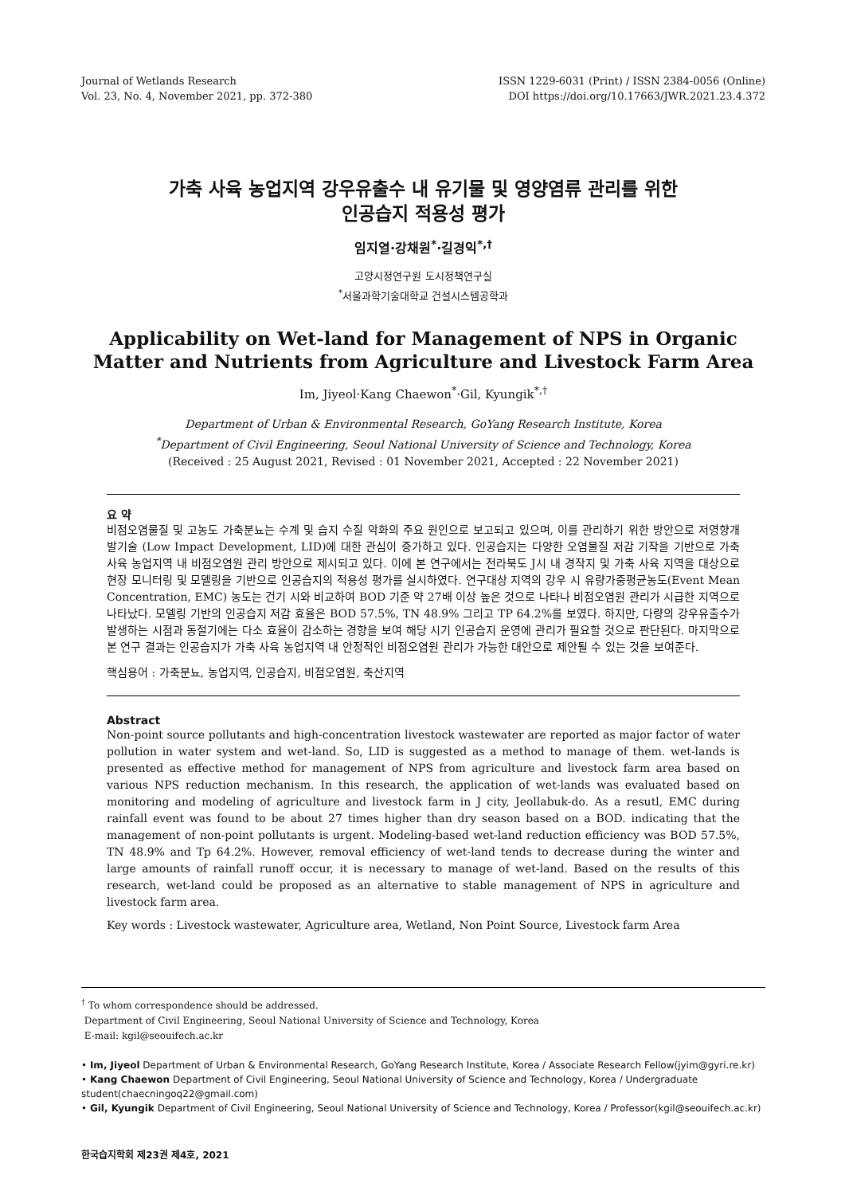Journal of Wetlands Research
Vol. 23, No. 4, November 2021, pp. 372-380
ISSN 1229-6031 (Print) / ISSN 2384-0056 (Online)
DOI https://doi.org/10.17663/JWR.2021.23.4.372
가축 사육 농업지역 강우유출수 내 유기물 및 영양염류 관리를 위한
인공습지 적용성 평가
임지열·강채원<sup>*</sup>·길경익<sup>*,†</sup>
고양시정연구원 도시정책연구실
<sup>*</sup> 서울과학기술대학교 건설시스템공학과
Applicability on Wet-land for Management of NPS in Organic Matter and Nutrients from Agriculture and Livestock Farm Area
Im, Jiyeol·Kang Chaewon<sup>*</sup>·Gil, Kyungik<sup>*,†</sup>
Department of Urban & Environmental Research, GoYang Research Institute, Korea
<sup>*</sup> Department of Civil Engineering, Seoul National University of Science and Technology, Korea
(Received : 25 August 2021, Revised : 01 November 2021, Accepted : 22 November 2021)
요 약
비점오염물질 및 고농도 가축분뇨는 수계 및 습지 수질 악화의 주요 원인으로 보고되고 있으며, 이를 관리하기 위한 방안으로 저영향개발기술 (Low Impact Development, LID)에 대한 관심이 증가하고 있다. 인공습지는 다양한 오염물질 저감 기작을 기반으로 가축 사육 농업지역 내 비점오염원 관리 방안으로 제시되고 있다. 이에 본 연구에서는 전라북도 J시 내 경작지 및 가축 사육 지역을 대상으로 현장 모니터링 및 모델링을 기반으로 인공습지의 적용성 평가를 실시하였다. 연구대상 지역의 강우 시 유량가중평균농도(Event Mean Concentration, EMC) 농도는 건기 시와 비교하여 BOD 기준 약 27배 이상 높은 것으로 나타나 비점오염원 관리가 시급한 지역으로 나타났다. 모델링 기반의 인공습지 저감 효율은 BOD 57.5%, TN 48.9% 그리고 TP 64.2%를 보였다. 하지만, 다량의 강우유출수가 발생하는 시점과 동절기에는 다소 효율이 감소하는 경향을 보여 해당 시기 인공습지 운영에 관리가 필요할 것으로 판단된다. 마지막으로 본 연구 결과는 인공습지가 가축 사육 농업지역 내 안정적인 비점오염원 관리가 가능한 대안으로 제안될 수 있는 것을 보여준다.
핵심용어 : 가축분뇨, 농업지역, 인공습지, 비점오염원, 축산지역
Abstract
Non-point source pollutants and high-concentration livestock wastewater are reported as major factor of water pollution in water system and wet-land. So, LID is suggested as a method to manage of them. wet-lands is presented as effective method for management of NPS from agriculture and livestock farm area based on various NPS reduction mechanism. In this research, the application of wet-lands was evaluated based on monitoring and modeling of agriculture and livestock farm in J city, Jeollabuk-do. As a resutl, EMC during rainfall event was found to be about 27 times higher than dry season based on a BOD. indicating that the management of non-point pollutants is urgent. Modeling-based wet-land reduction efficiency was BOD 57.5%, TN 48.9% and Tp 64.2%. However, removal efficiency of wet-land tends to decrease during the winter and large amounts of rainfall runoff occur, it is necessary to manage of wet-land. Based on the results of this research, wet-land could be proposed as an alternative to stable management of NPS in agriculture and livestock farm area.
Key words : Livestock wastewater, Agriculture area, Wetland, Non Point Source, Livestock farm Area
<sup>†</sup> To whom correspondence should be addressed.
Department of Civil Engineering, Seoul National University of Science and Technology, Korea
E-mail: kgil@seouifech.ac.kr
• Im, Jiyeol Department of Urban & Environmental Research, GoYang Research Institute, Korea / Associate Research Fellow(jyim@gyri.re.kr)
• Kang Chaewon Department of Civil Engineering, Seoul National University of Science and Technology, Korea / Undergraduate student(chaecningoq22@gmail.com)
• Gil, Kyungik Department of Civil Engineering, Seoul National University of Science and Technology, Korea / Professor(kgil@seouifech.ac.kr)
한국습지학회 제23권 제4호, 2021